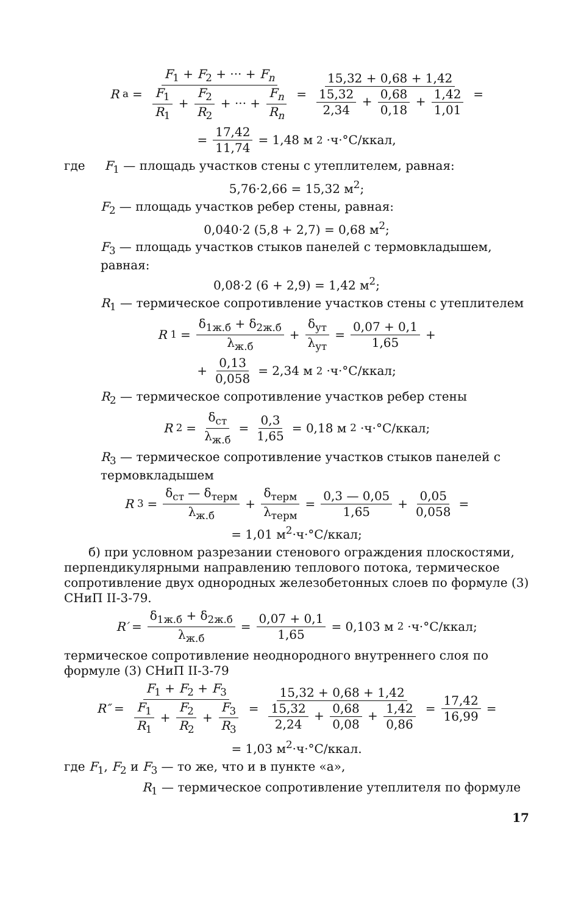R<sub>a</sub> = F<sub>1</sub> + F<sub>2</sub> + ··· + F<sub>n</sub> F<sub>1</sub> R<sub>1</sub> + F<sub>2</sub> R<sub>2</sub> + ··· + F<sub>n</sub> R<sub>n</sub> = 15,32 + 0,68 + 1,42 15,32 2,34 + 0,68 0,18 + 1,42 1,01 =
= 17,42 11,74 = 1,48 м<sup>2</sup>·ч·°С/ккал,
где F<sub>1</sub> — площадь участков стены с утеплителем, равная:
5,76·2,66 = 15,32 м<sup>2</sup>;
F<sub>2</sub> — площадь участков ребер стены, равная:
0,040·2 (5,8 + 2,7) = 0,68 м<sup>2</sup>;
F<sub>3</sub> — площадь участков стыков панелей с термовкладышем, равная:
0,08·2 (6 + 2,9) = 1,42 м<sup>2</sup>;
R<sub>1</sub> — термическое сопротивление участков стены с утеплителем
R<sub>1</sub> = δ<sub>1ж.б</sub> + δ<sub>2ж.б</sub> λ<sub>ж.б</sub> + δ<sub>ут</sub> λ<sub>ут</sub> = 0,07 + 0,1 1,65 +
+ 0,13 0,058 = 2,34 м<sup>2</sup>·ч·°С/ккал;
R<sub>2</sub> — термическое сопротивление участков ребер стены
R<sub>2</sub> = δ<sub>ст</sub> λ<sub>ж.б</sub> = 0,3 1,65 = 0,18 м<sup>2</sup>·ч·°С/ккал;
R<sub>3</sub> — термическое сопротивление участков стыков панелей с термовкладышем
R<sub>3</sub> = δ<sub>ст</sub> — δ<sub>терм</sub> λ<sub>ж.б</sub> + δ<sub>терм</sub> λ<sub>терм</sub> = 0,3 — 0,05 1,65 + 0,05 0,058 =
= 1,01 м<sup>2</sup>·ч·°С/ккал;
б) при условном разрезании стенового ограждения плоскостями, перпендикулярными направлению теплового потока, термическое сопротивление двух однородных железобетонных слоев по формуле (3) СНиП II-3-79.
R′ = δ<sub>1ж.б</sub> + δ<sub>2ж.б</sub> λ<sub>ж.б</sub> = 0,07 + 0,1 1,65 = 0,103 м<sup>2</sup>·ч·°С/ккал;
термическое сопротивление неоднородного внутреннего слоя по формуле (3) СНиП II-3-79
R″ = F<sub>1</sub> + F<sub>2</sub> + F<sub>3</sub> F<sub>1</sub> R<sub>1</sub> + F<sub>2</sub> R<sub>2</sub> + F<sub>3</sub> R<sub>3</sub> = 15,32 + 0,68 + 1,42 15,32 2,24 + 0,68 0,08 + 1,42 0,86 = 17,42 16,99 =
= 1,03 м<sup>2</sup>·ч·°С/ккал.
где F<sub>1</sub>, F<sub>2</sub> и F<sub>3</sub> — то же, что и в пункте «а»,
R<sub>1</sub> — термическое сопротивление утеплителя по формуле
17